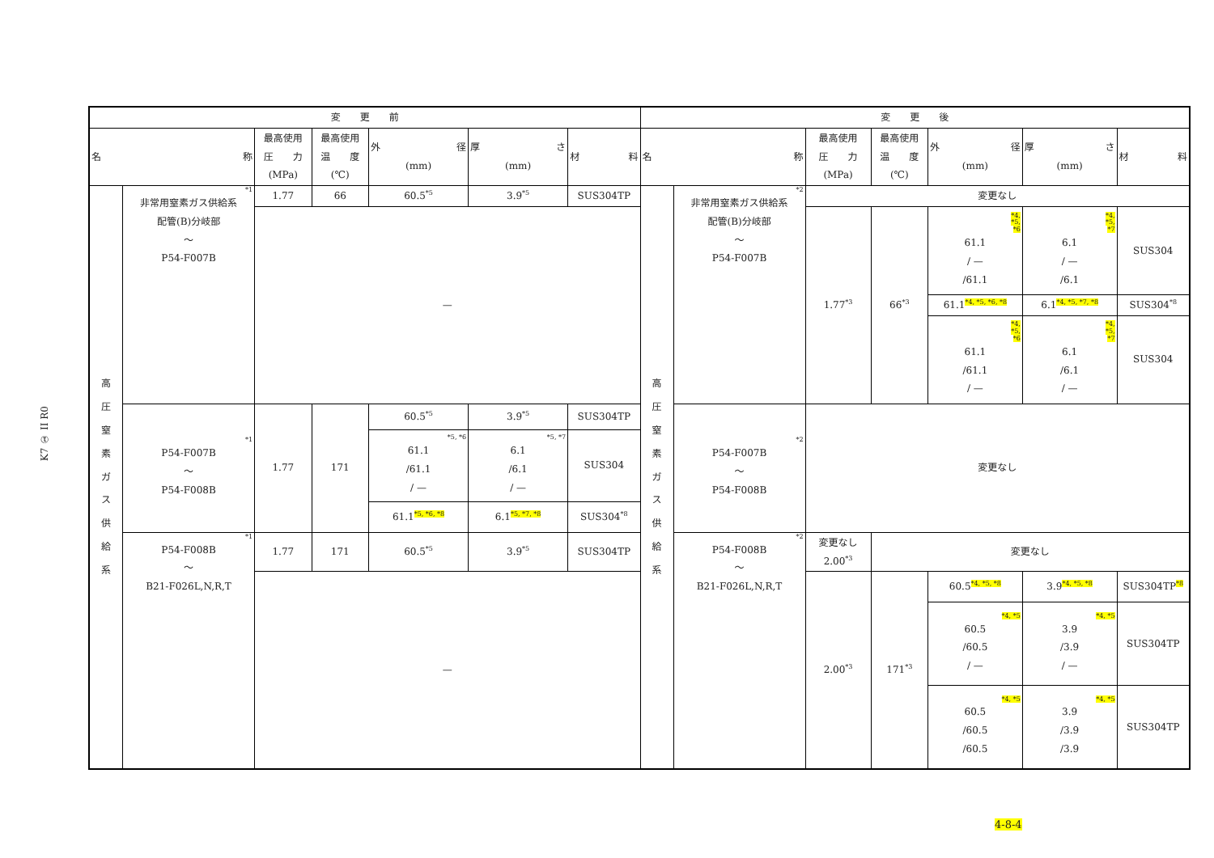K7 ① II R0
| 変 更 前 | | | | | | | 変 更 後 | | | | | | |
| --- | --- | --- | --- | --- | --- | --- | --- | --- | --- | --- | --- | --- | --- |
| 名 称 | | 最高使用 圧 力 (MPa) | 最高使用 温 度 (℃) | 外 径 (mm) | 厚 さ (mm) | 材 料 | 名 称 | | 最高使用 圧 力 (MPa) | 最高使用 温 度 (℃) | 外 径 (mm) | 厚 さ (mm) | 材 料 |
| 高 圧 窒 素 ガ ス 供 給 系 | *1 非常用窒素ガス供給系 配管(B)分岐部 ～ P54-F007B | 1.77 | 66 | 60.5<sup>*5</sup> | 3.9<sup>*5</sup> | SUS304TP | 高 圧 窒 素 ガ ス 供 給 系 | *2 非常用窒素ガス供給系 配管(B)分岐部 ～ P54-F007B | 変更なし | | | | |
| | | — | | | | | | | 1.77<sup>*3</sup> | 66<sup>*3</sup> | *4, *5, *6 61.1 / — /61.1 | *4, *5, *7 6.1 / — /6.1 | SUS304 |
| | | | | | | | | | | | 61.1<sup>*4, *5, *6, *8</sup> | 6.1<sup>*4, *5, *7, *8</sup> | SUS304<sup>*8</sup> |
| | | | | | | | | | | | *4, *5, *6 61.1 /61.1 / — | *4, *5, *7 6.1 /6.1 / — | SUS304 |
| | *1 P54-F007B ～ P54-F008B | 1.77 | 171 | 60.5<sup>*5</sup> | 3.9<sup>*5</sup> | SUS304TP | | *2 P54-F007B ～ P54-F008B | 変更なし | | | | |
| | | | | *5, *6 61.1 /61.1 / — | *5, *7 6.1 /6.1 / — | SUS304 | | | | | | | |
| | | | | 61.1<sup>*5, *6, *8</sup> | 6.1<sup>*5, *7, *8</sup> | SUS304<sup>*8</sup> | | | | | | | |
| | *1 P54-F008B ～ B21-F026L,N,R,T | 1.77 | 171 | 60.5<sup>*5</sup> | 3.9<sup>*5</sup> | SUS304TP | | *2 P54-F008B ～ B21-F026L,N,R,T | 変更なし 2.00<sup>*3</sup> | 変更なし | | | |
| | | — | | | | | | | 2.00<sup>*3</sup> | 171<sup>*3</sup> | 60.5<sup>*4, *5, *8</sup> | 3.9<sup>*4, *5, *8</sup> | SUS304TP<sup>*8</sup> |
| | | | | | | | | | | | *4, *5 60.5 /60.5 / — | *4, *5 3.9 /3.9 / — | SUS304TP |
| | | | | | | | | | | | *4, *5 60.5 /60.5 /60.5 | *4, *5 3.9 /3.9 /3.9 | SUS304TP |
4-8-4